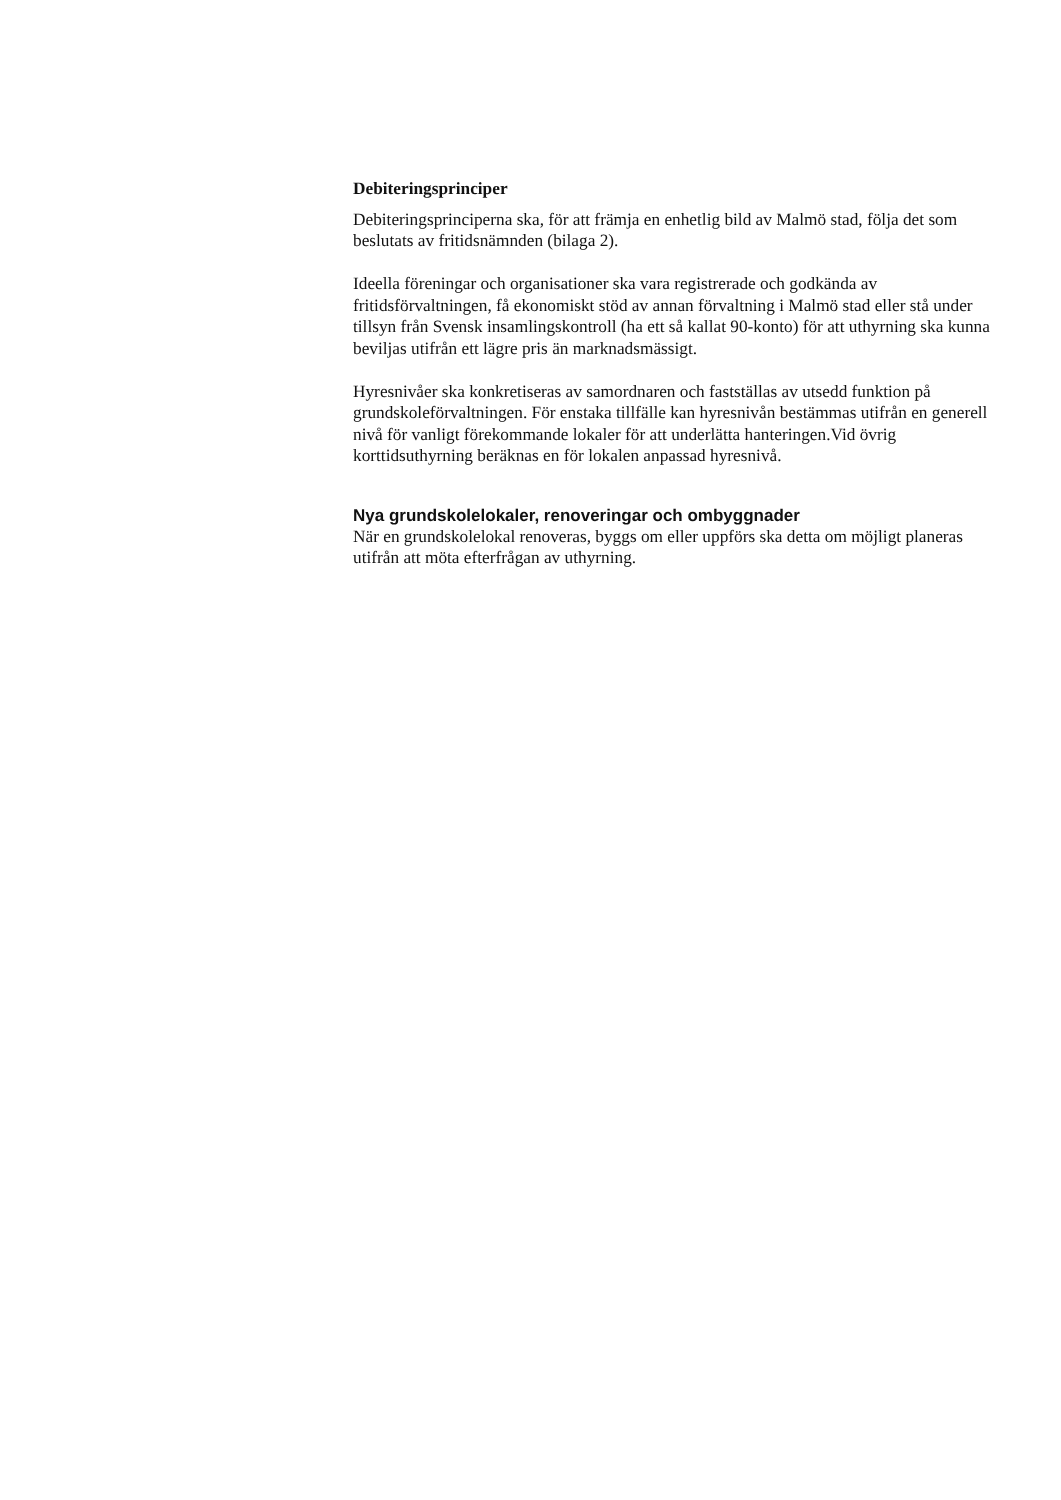Debiteringsprinciper
Debiteringsprinciperna ska, för att främja en enhetlig bild av Malmö stad, följa det som beslutats av fritidsnämnden (bilaga 2).
Ideella föreningar och organisationer ska vara registrerade och godkända av fritidsförvaltningen, få ekonomiskt stöd av annan förvaltning i Malmö stad eller stå under tillsyn från Svensk insamlingskontroll (ha ett så kallat 90-konto) för att uthyrning ska kunna beviljas utifrån ett lägre pris än marknadsmässigt.
Hyresnivåer ska konkretiseras av samordnaren och fastställas av utsedd funktion på grundskoleförvaltningen. För enstaka tillfälle kan hyresnivån bestämmas utifrån en generell nivå för vanligt förekommande lokaler för att underlätta hanteringen.Vid övrig korttidsuthyrning beräknas en för lokalen anpassad hyresnivå.
Nya grundskolelokaler, renoveringar och ombyggnader
När en grundskolelokal renoveras, byggs om eller uppförs ska detta om möjligt planeras utifrån att möta efterfrågan av uthyrning.